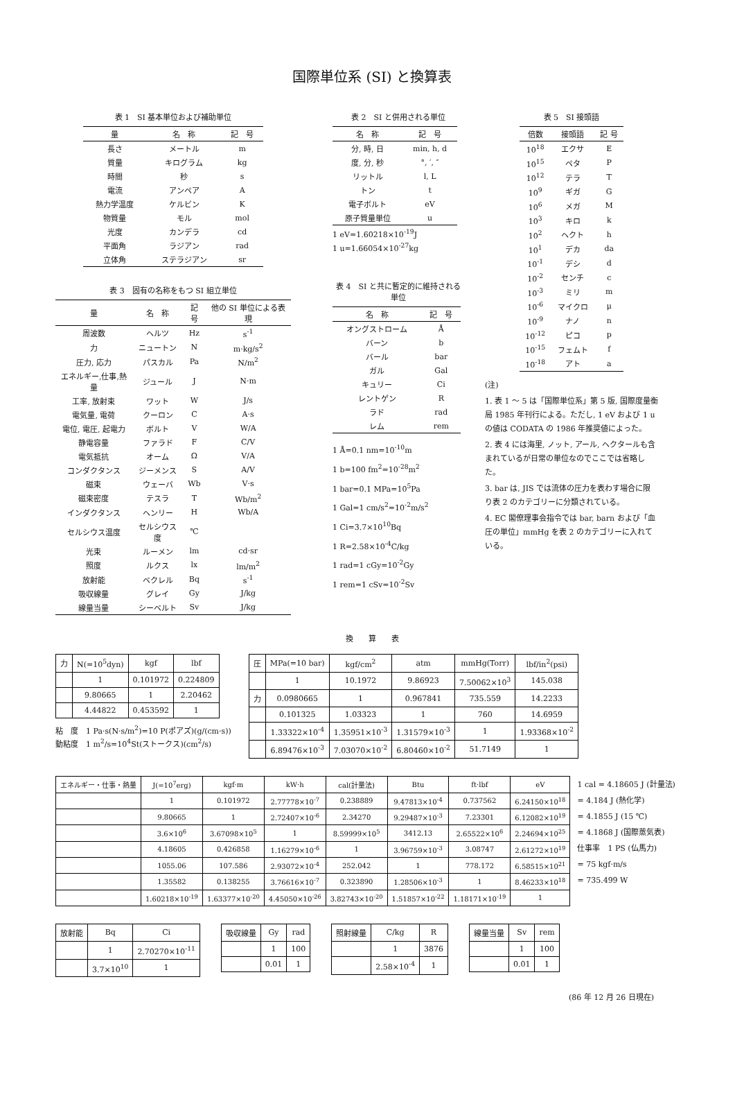国際単位系 (SI) と換算表
表 1　SI 基本単位および補助単位
| 量 | 名 称 | 記 号 |
| --- | --- | --- |
| 長さ | メートル | m |
| 質量 | キログラム | kg |
| 時間 | 秒 | s |
| 電流 | アンペア | A |
| 熱力学温度 | ケルビン | K |
| 物質量 | モル | mol |
| 光度 | カンデラ | cd |
| 平面角 | ラジアン | rad |
| 立体角 | ステラジアン | sr |
表 3　固有の名称をもつ SI 組立単位
| 量 | 名 称 | 記号 | 他の SI 単位による表現 |
| --- | --- | --- | --- |
| 周波数 | ヘルツ | Hz | s<sup>-1</sup> |
| 力 | ニュートン | N | m·kg/s<sup>2</sup> |
| 圧力, 応力 | パスカル | Pa | N/m<sup>2</sup> |
| エネルギー,仕事,熱量 | ジュール | J | N·m |
| 工率, 放射束 | ワット | W | J/s |
| 電気量, 電荷 | クーロン | C | A·s |
| 電位, 電圧, 起電力 | ボルト | V | W/A |
| 静電容量 | ファラド | F | C/V |
| 電気抵抗 | オーム | Ω | V/A |
| コンダクタンス | ジーメンス | S | A/V |
| 磁束 | ウェーバ | Wb | V·s |
| 磁束密度 | テスラ | T | Wb/m<sup>2</sup> |
| インダクタンス | ヘンリー | H | Wb/A |
| セルシウス温度 | セルシウス度 | ℃ | |
| 光束 | ルーメン | lm | cd·sr |
| 照度 | ルクス | lx | lm/m<sup>2</sup> |
| 放射能 | ベクレル | Bq | s<sup>-1</sup> |
| 吸収線量 | グレイ | Gy | J/kg |
| 線量当量 | シーベルト | Sv | J/kg |
表 2　SI と併用される単位
| 名 称 | 記 号 |
| --- | --- |
| 分, 時, 日 | min, h, d |
| 度, 分, 秒 | °, ′, ″ |
| リットル | l, L |
| トン | t |
| 電子ボルト | eV |
| 原子質量単位 | u |
1 eV=1.60218×10<sup>-19</sup>J
1 u=1.66054×10<sup>-27</sup>kg
表 4　SI と共に暫定的に維持される単位
| 名 称 | 記 号 |
| --- | --- |
| オングストローム | Å |
| バーン | b |
| バール | bar |
| ガル | Gal |
| キュリー | Ci |
| レントゲン | R |
| ラド | rad |
| レム | rem |
1 Å=0.1 nm=10<sup>-10</sup>m
1 b=100 fm<sup>2</sup>=10<sup>-28</sup>m<sup>2</sup>
1 bar=0.1 MPa=10<sup>5</sup>Pa
1 Gal=1 cm/s<sup>2</sup>=10<sup>-2</sup>m/s<sup>2</sup>
1 Ci=3.7×10<sup>10</sup>Bq
1 R=2.58×10<sup>-4</sup>C/kg
1 rad=1 cGy=10<sup>-2</sup>Gy
1 rem=1 cSv=10<sup>-2</sup>Sv
表 5　SI 接頭語
| 倍数 | 接頭語 | 記 号 |
| --- | --- | --- |
| 10<sup>18</sup> | エクサ | E |
| 10<sup>15</sup> | ペタ | P |
| 10<sup>12</sup> | テラ | T |
| 10<sup>9</sup> | ギガ | G |
| 10<sup>6</sup> | メガ | M |
| 10<sup>3</sup> | キロ | k |
| 10<sup>2</sup> | ヘクト | h |
| 10<sup>1</sup> | デカ | da |
| 10<sup>-1</sup> | デシ | d |
| 10<sup>-2</sup> | センチ | c |
| 10<sup>-3</sup> | ミリ | m |
| 10<sup>-6</sup> | マイクロ | μ |
| 10<sup>-9</sup> | ナノ | n |
| 10<sup>-12</sup> | ピコ | p |
| 10<sup>-15</sup> | フェムト | f |
| 10<sup>-18</sup> | アト | a |
(注)
1. 表 1 ～ 5 は「国際単位系」第 5 版, 国際度量衡局 1985 年刊行による。ただし, 1 eV および 1 u の値は CODATA の 1986 年推奨値によった。
2. 表 4 には海里, ノット, アール, ヘクタールも含まれているが日常の単位なのでここでは省略した。
3. bar は, JIS では流体の圧力を表わす場合に限り表 2 のカテゴリーに分類されている。
4. EC 閣僚理事会指令では bar, barn および「血圧の単位」mmHg を表 2 のカテゴリーに入れている。
換　　算　　表
| 力 | N(=10<sup>5</sup>dyn) | kgf | lbf |
| --- | --- | --- | --- |
| | 1 | 0.101972 | 0.224809 |
| | 9.80665 | 1 | 2.20462 |
| | 4.44822 | 0.453592 | 1 |
粘　度　1 Pa·s(N·s/m<sup>2</sup>)=10 P(ポアズ)(g/(cm·s))
動粘度　1 m<sup>2</sup>/s=10<sup>4</sup>St(ストークス)(cm<sup>2</sup>/s)
| 圧 | MPa(=10 bar) | kgf/cm<sup>2</sup> | atm | mmHg(Torr) | lbf/in<sup>2</sup>(psi) |
| --- | --- | --- | --- | --- | --- |
| | 1 | 10.1972 | 9.86923 | 7.50062×10<sup>3</sup> | 145.038 |
| 力 | 0.0980665 | 1 | 0.967841 | 735.559 | 14.2233 |
| | 0.101325 | 1.03323 | 1 | 760 | 14.6959 |
| | 1.33322×10<sup>-4</sup> | 1.35951×10<sup>-3</sup> | 1.31579×10<sup>-3</sup> | 1 | 1.93368×10<sup>-2</sup> |
| | 6.89476×10<sup>-3</sup> | 7.03070×10<sup>-2</sup> | 6.80460×10<sup>-2</sup> | 51.7149 | 1 |
| エネルギー・仕事・熱量 | J(=10<sup>7</sup>erg) | kgf·m | kW·h | cal(計量法) | Btu | ft·lbf | eV |
| --- | --- | --- | --- | --- | --- | --- | --- |
| | 1 | 0.101972 | 2.77778×10<sup>-7</sup> | 0.238889 | 9.47813×10<sup>-4</sup> | 0.737562 | 6.24150×10<sup>18</sup> |
| | 9.80665 | 1 | 2.72407×10<sup>-6</sup> | 2.34270 | 9.29487×10<sup>-3</sup> | 7.23301 | 6.12082×10<sup>19</sup> |
| | 3.6×10<sup>6</sup> | 3.67098×10<sup>5</sup> | 1 | 8.59999×10<sup>5</sup> | 3412.13 | 2.65522×10<sup>6</sup> | 2.24694×10<sup>25</sup> |
| | 4.18605 | 0.426858 | 1.16279×10<sup>-6</sup> | 1 | 3.96759×10<sup>-3</sup> | 3.08747 | 2.61272×10<sup>19</sup> |
| | 1055.06 | 107.586 | 2.93072×10<sup>-4</sup> | 252.042 | 1 | 778.172 | 6.58515×10<sup>21</sup> |
| | 1.35582 | 0.138255 | 3.76616×10<sup>-7</sup> | 0.323890 | 1.28506×10<sup>-3</sup> | 1 | 8.46233×10<sup>18</sup> |
| | 1.60218×10<sup>-19</sup> | 1.63377×10<sup>-20</sup> | 4.45050×10<sup>-26</sup> | 3.82743×10<sup>-20</sup> | 1.51857×10<sup>-22</sup> | 1.18171×10<sup>-19</sup> | 1 |
1 cal = 4.18605 J (計量法)
= 4.184 J (熱化学)
= 4.1855 J (15 ℃)
= 4.1868 J (国際蒸気表)
仕事率　1 PS (仏馬力)
= 75 kgf·m/s
= 735.499 W
| 放射能 | Bq | Ci |
| --- | --- | --- |
| | 1 | 2.70270×10<sup>-11</sup> |
| | 3.7×10<sup>10</sup> | 1 |
| 吸収線量 | Gy | rad |
| --- | --- | --- |
| | 1 | 100 |
| | 0.01 | 1 |
| 照射線量 | C/kg | R |
| --- | --- | --- |
| | 1 | 3876 |
| | 2.58×10<sup>-4</sup> | 1 |
| 線量当量 | Sv | rem |
| --- | --- | --- |
| | 1 | 100 |
| | 0.01 | 1 |
(86 年 12 月 26 日現在)